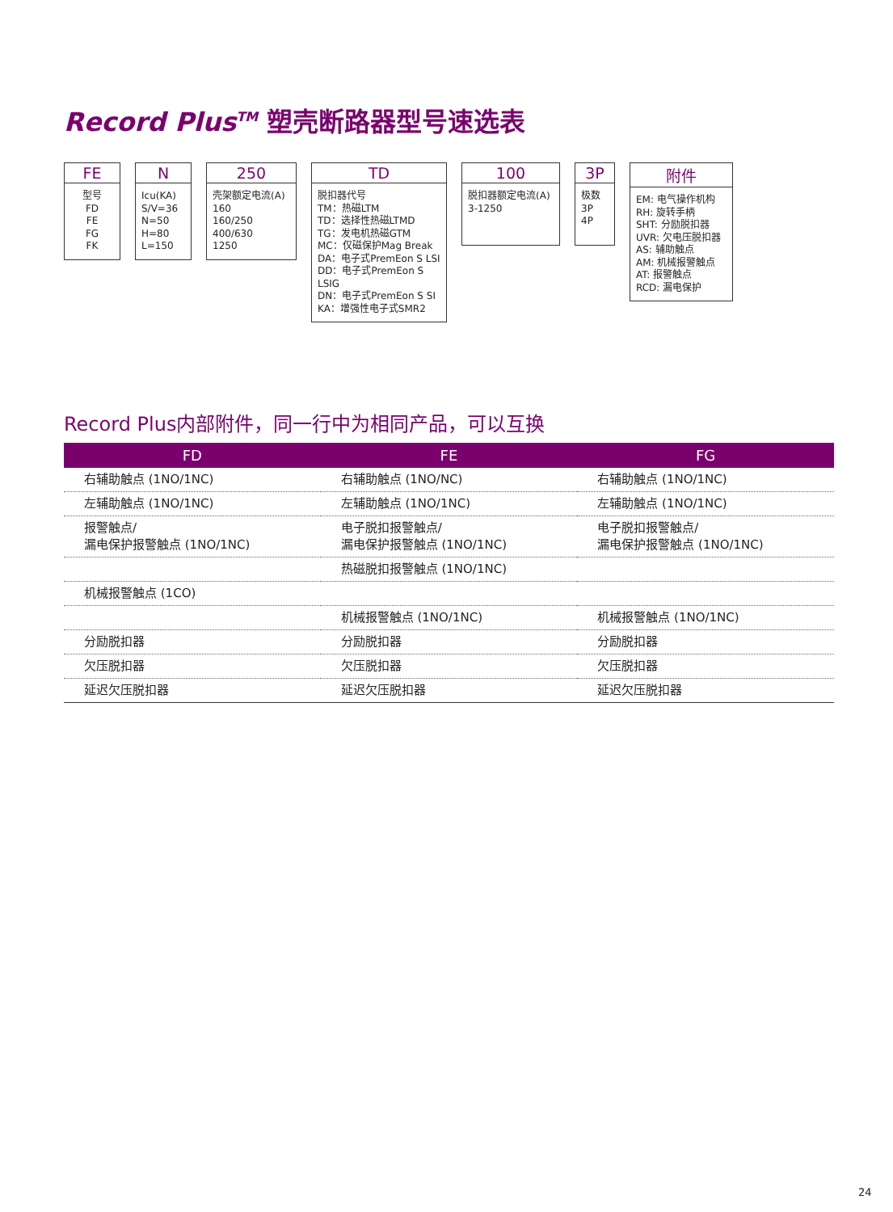Record Plus<sup>TM</sup> 塑壳断路器型号速选表
FE
型号
FD
FE
FG
FK
N
Icu(KA)
S/V=36
N=50
H=80
L=150
250
壳架额定电流(A)
160
160/250
400/630
1250
TD
脱扣器代号
TM：热磁LTM
TD：选择性热磁LTMD
TG：发电机热磁GTM
MC：仅磁保护Mag Break
DA：电子式PremEon S LSI
DD：电子式PremEon S LSIG
DN：电子式PremEon S SI
KA：增强性电子式SMR2
100
脱扣器额定电流(A)
3-1250
3P
极数
3P
4P
附件
EM: 电气操作机构
RH: 旋转手柄
SHT: 分励脱扣器
UVR: 欠电压脱扣器
AS: 辅助触点
AM: 机械报警触点
AT: 报警触点
RCD: 漏电保护
Record Plus内部附件，同一行中为相同产品，可以互换
| FD | FE | FG |
| --- | --- | --- |
| 右辅助触点 (1NO/1NC) | 右辅助触点 (1NO/NC) | 右辅助触点 (1NO/1NC) |
| 左辅助触点 (1NO/1NC) | 左辅助触点 (1NO/1NC) | 左辅助触点 (1NO/1NC) |
| 报警触点/ 漏电保护报警触点 (1NO/1NC) | 电子脱扣报警触点/ 漏电保护报警触点 (1NO/1NC) | 电子脱扣报警触点/ 漏电保护报警触点 (1NO/1NC) |
| | 热磁脱扣报警触点 (1NO/1NC) | |
| 机械报警触点 (1CO) | | |
| | 机械报警触点 (1NO/1NC) | 机械报警触点 (1NO/1NC) |
| 分励脱扣器 | 分励脱扣器 | 分励脱扣器 |
| 欠压脱扣器 | 欠压脱扣器 | 欠压脱扣器 |
| 延迟欠压脱扣器 | 延迟欠压脱扣器 | 延迟欠压脱扣器 |
24